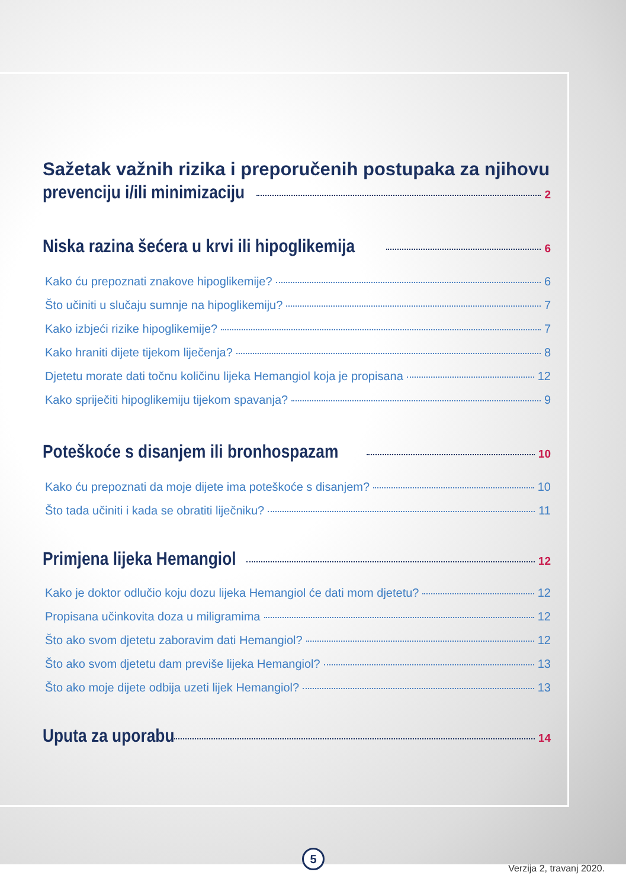Sažetak važnih rizika i preporučenih postupaka za njihovu
prevenciju i/ili minimizaciju 2
Niska razina šećera u krvi ili hipoglikemija 6
Kako ću prepoznati znakove hipoglikemije? 6
Što učiniti u slučaju sumnje na hipoglikemiju? 7
Kako izbjeći rizike hipoglikemije? 7
Kako hraniti dijete tijekom liječenja? 8
Djetetu morate dati točnu količinu lijeka Hemangiol koja je propisana 12
Kako spriječiti hipoglikemiju tijekom spavanja? 9
Poteškoće s disanjem ili bronhospazam 10
Kako ću prepoznati da moje dijete ima poteškoće s disanjem? 10
Što tada učiniti i kada se obratiti liječniku? 11
Primjena lijeka Hemangiol 12
Kako je doktor odlučio koju dozu lijeka Hemangiol će dati mom djetetu? 12
Propisana učinkovita doza u miligramima 12
Što ako svom djetetu zaboravim dati Hemangiol? 12
Što ako svom djetetu dam previše lijeka Hemangiol? 13
Što ako moje dijete odbija uzeti lijek Hemangiol? 13
Uputa za uporabu 14
5
Verzija 2, travanj 2020.